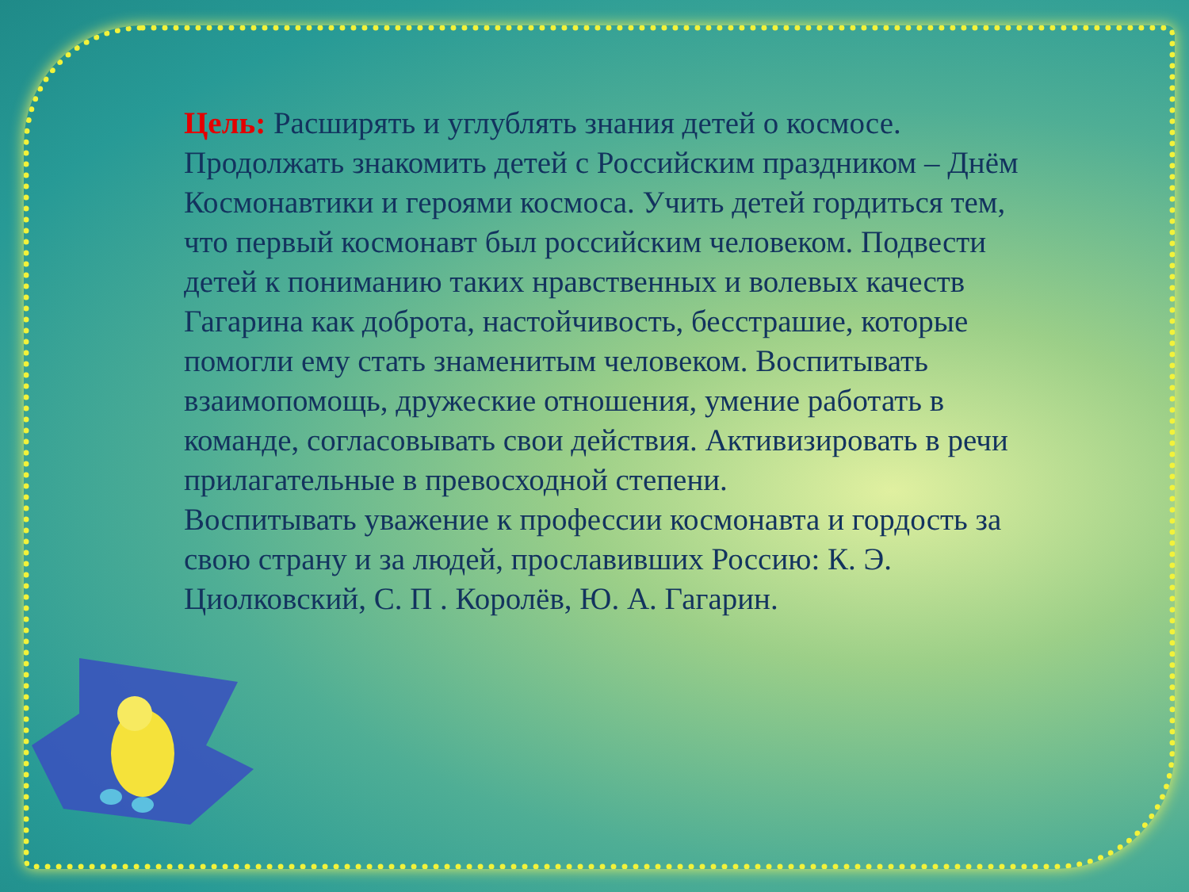Цель: Расширять и углублять знания детей о космосе. Продолжать знакомить детей с Российским праздником – Днём Космонавтики и героями космоса. Учить детей гордиться тем, что первый космонавт был российским человеком. Подвести детей к пониманию таких нравственных и волевых качеств Гагарина как доброта, настойчивость, бесстрашие, которые помогли ему стать знаменитым человеком. Воспитывать взаимопомощь, дружеские отношения, умение работать в команде, согласовывать свои действия. Активизировать в речи прилагательные в превосходной степени.
Воспитывать уважение к профессии космонавта и гордость за свою страну и за людей, прославивших Россию: К. Э. Циолковский, С. П . Королёв, Ю. А. Гагарин.